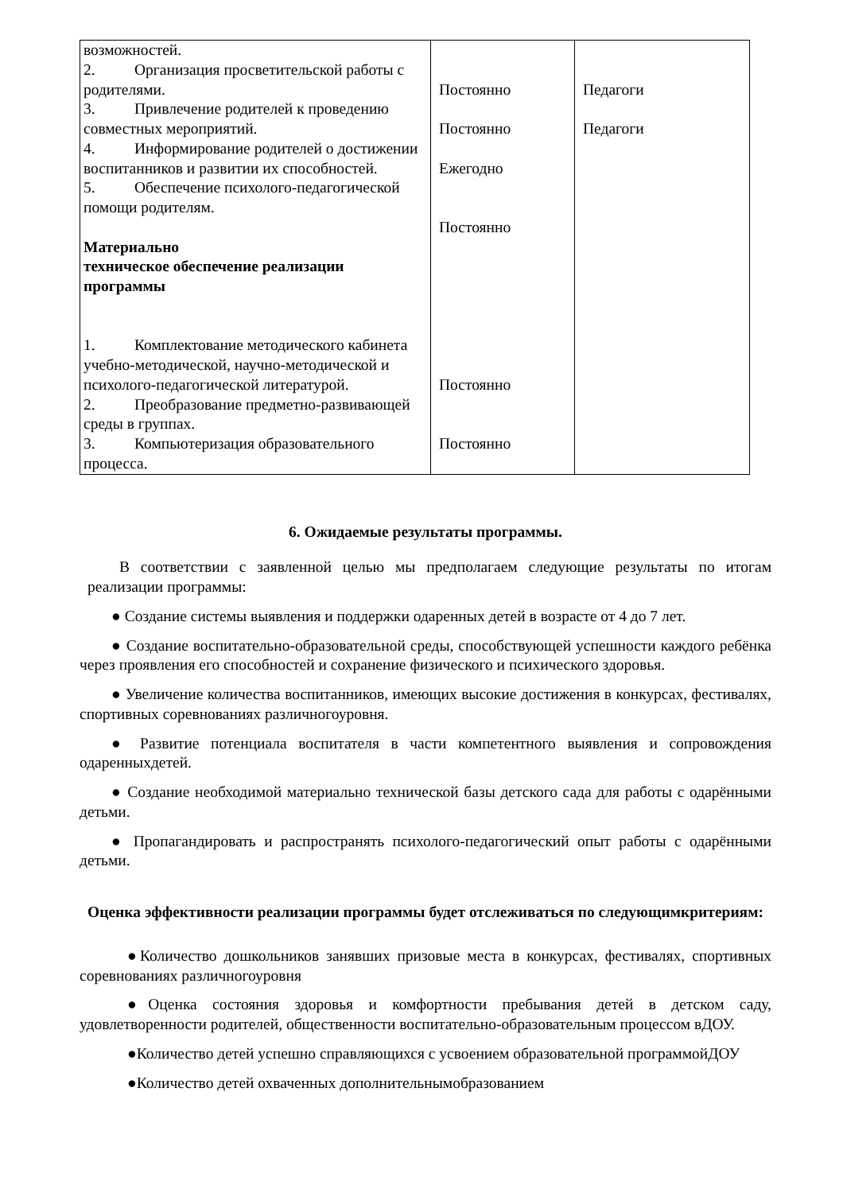| возможностей. 2. Организация просветительской работы с родителями. 3. Привлечение родителей к проведению совместных мероприятий. 4. Информирование родителей о достижении воспитанников и развитии их способностей. 5. Обеспечение психолого-педагогической помощи родителям. Материально техническое обеспечение реализации программы 1. Комплектование методического кабинета учебно-методической, научно-методической и психолого-педагогической литературой. 2. Преобразование предметно-развивающей среды в группах. 3. Компьютеризация образовательного процесса. | Постоянно Постоянно Ежегодно Постоянно Постоянно Постоянно | Педагоги Педагоги |
6. Ожидаемые результаты программы.
В соответствии с заявленной целью мы предполагаем следующие результаты по итогам реализации программы:
● Создание системы выявления и поддержки одаренных детей в возрасте от 4 до 7 лет.
● Создание воспитательно-образовательной среды, способствующей успешности каждого ребёнка через проявления его способностей и сохранение физического и психического здоровья.
● Увеличение количества воспитанников, имеющих высокие достижения в конкурсах, фестивалях, спортивных соревнованиях различногоуровня.
● Развитие потенциала воспитателя в части компетентного выявления и сопровождения одаренныхдетей.
● Создание необходимой материально технической базы детского сада для работы с одарёнными детьми.
● Пропагандировать и распространять психолого-педагогический опыт работы с одарёнными детьми.
Оценка эффективности реализации программы будет отслеживаться по следующимкритериям:
●Количество дошкольников занявших призовые места в конкурсах, фестивалях, спортивных соревнованиях различногоуровня
●Оценка состояния здоровья и комфортности пребывания детей в детском саду, удовлетворенности родителей, общественности воспитательно-образовательным процессом вДОУ.
●Количество детей успешно справляющихся с усвоением образовательной программойДОУ
●Количество детей охваченных дополнительнымобразованием